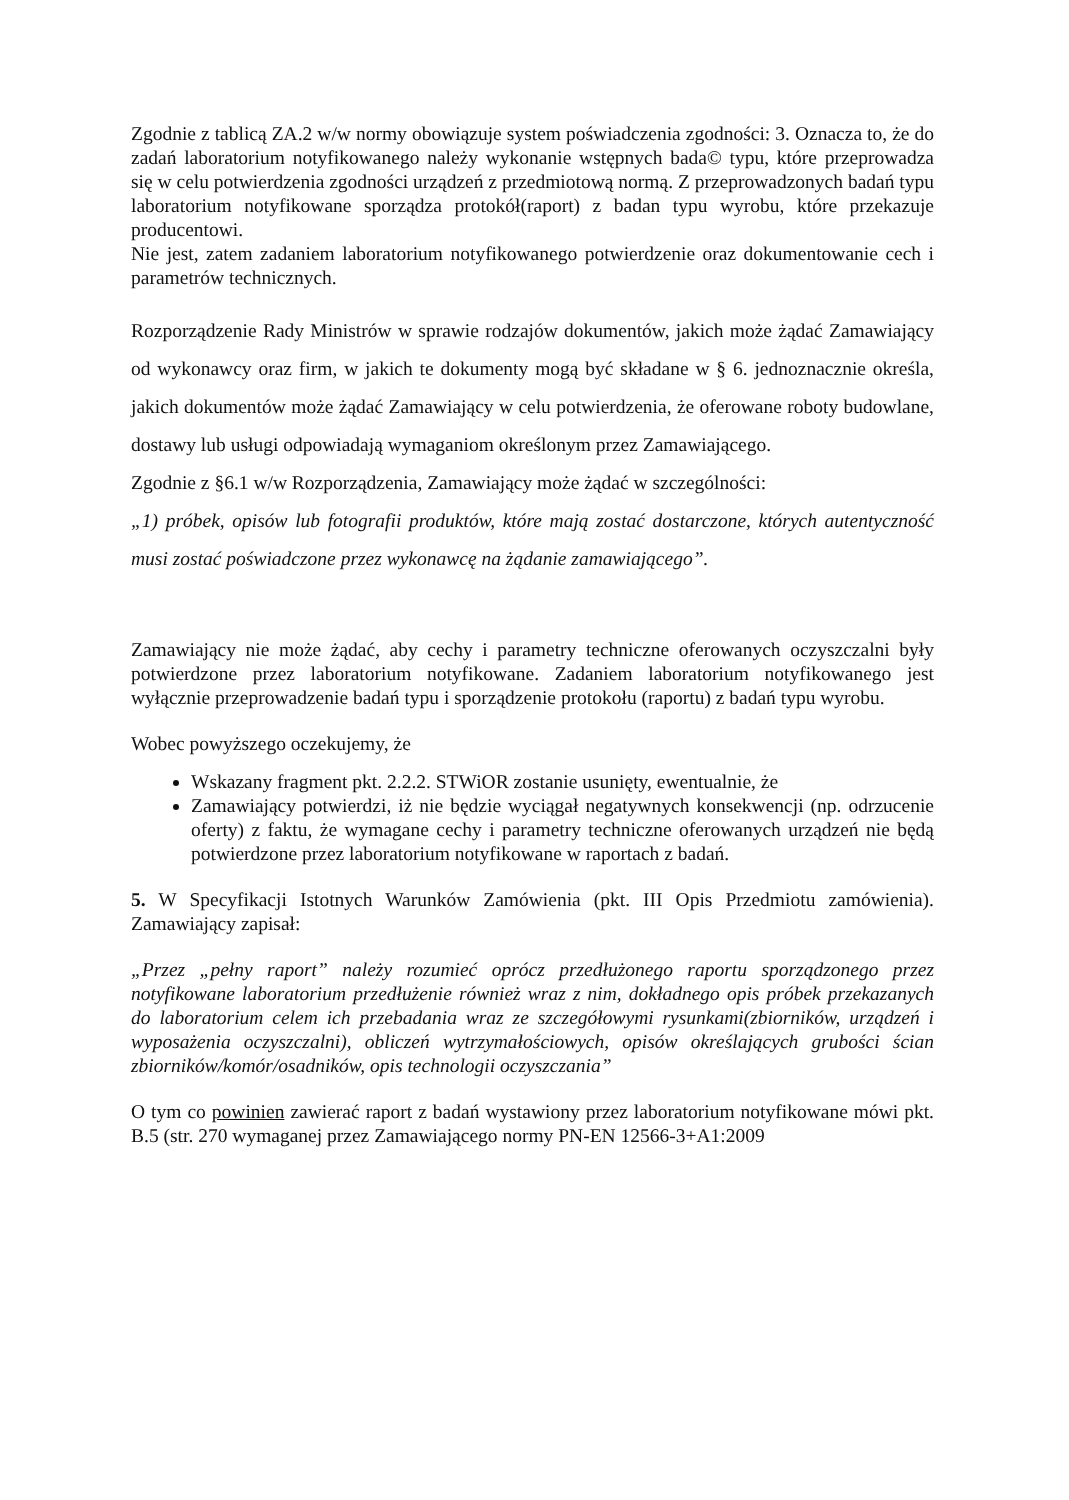Zgodnie z tablicą ZA.2 w/w normy obowiązuje system poświadczenia zgodności: 3. Oznacza to, że do zadań laboratorium notyfikowanego należy wykonanie wstępnych bada© typu, które przeprowadza się w celu potwierdzenia zgodności urządzeń z przedmiotową normą. Z przeprowadzonych badań typu laboratorium notyfikowane sporządza protokół(raport) z badan typu wyrobu, które przekazuje producentowi.
Nie jest, zatem zadaniem laboratorium notyfikowanego potwierdzenie oraz dokumentowanie cech i parametrów technicznych.
Rozporządzenie Rady Ministrów w sprawie rodzajów dokumentów, jakich może żądać Zamawiający od wykonawcy oraz firm, w jakich te dokumenty mogą być składane w § 6. jednoznacznie określa, jakich dokumentów może żądać Zamawiający w celu potwierdzenia, że oferowane roboty budowlane, dostawy lub usługi odpowiadają wymaganiom określonym przez Zamawiającego.
Zgodnie z §6.1 w/w Rozporządzenia, Zamawiający może żądać w szczególności:
„1) próbek, opisów lub fotografii produktów, które mają zostać dostarczone, których autentyczność musi zostać poświadczone przez wykonawcę na żądanie zamawiającego”.
Zamawiający nie może żądać, aby cechy i parametry techniczne oferowanych oczyszczalni były potwierdzone przez laboratorium notyfikowane. Zadaniem laboratorium notyfikowanego jest wyłącznie przeprowadzenie badań typu i sporządzenie protokołu (raportu) z badań typu wyrobu.
Wobec powyższego oczekujemy, że
Wskazany fragment pkt. 2.2.2. STWiOR zostanie usunięty, ewentualnie, że
Zamawiający potwierdzi, iż nie będzie wyciągał negatywnych konsekwencji (np. odrzucenie oferty) z faktu, że wymagane cechy i parametry techniczne oferowanych urządzeń nie będą potwierdzone przez laboratorium notyfikowane w raportach z badań.
5. W Specyfikacji Istotnych Warunków Zamówienia (pkt. III Opis Przedmiotu zamówienia). Zamawiający zapisał:
„Przez „pełny raport” należy rozumieć oprócz przedłużonego raportu sporządzonego przez notyfikowane laboratorium przedłużenie również wraz z nim, dokładnego opis próbek przekazanych do laboratorium celem ich przebadania wraz ze szczegółowymi rysunkami(zbiorników, urządzeń i wyposażenia oczyszczalni), obliczeń wytrzymałościowych, opisów określających grubości ścian zbiorników/komór/osadników, opis technologii oczyszczania”
O tym co powinien zawierać raport z badań wystawiony przez laboratorium notyfikowane mówi pkt. B.5 (str. 270 wymaganej przez Zamawiającego normy PN-EN 12566-3+A1:2009